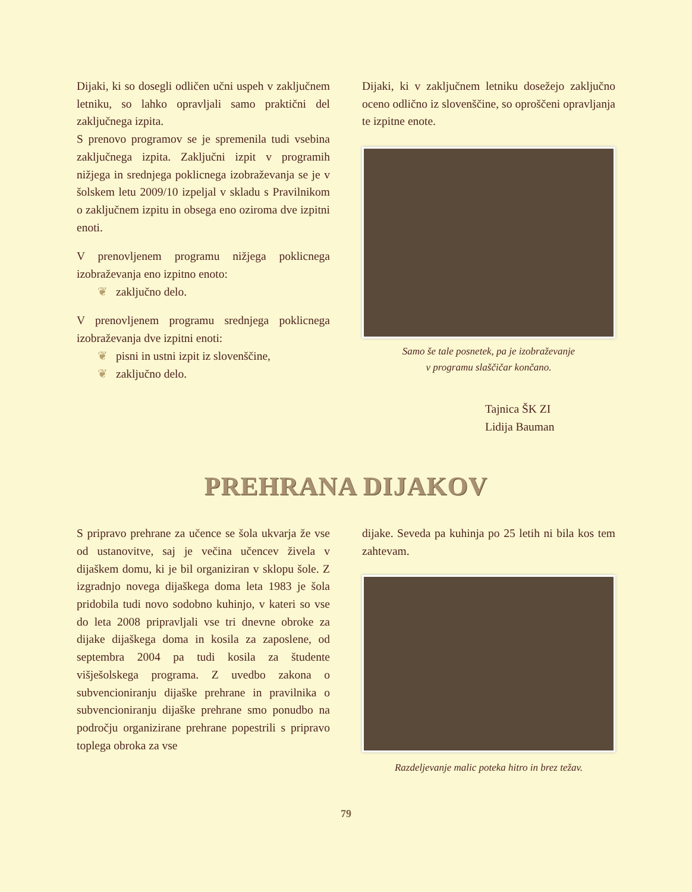Dijaki, ki so dosegli odličen učni uspeh v zaključnem letniku, so lahko opravljali samo praktični del zaključnega izpita.
S prenovo programov se je spremenila tudi vsebina zaključnega izpita. Zaključni izpit v programih nižjega in srednjega poklicnega izobraževanja se je v šolskem letu 2009/10 izpeljal v skladu s Pravilnikom o zaključnem izpitu in obsega eno oziroma dve izpitni enoti.
V prenovljenem programu nižjega poklicnega izobraževanja eno izpitno enoto:
❦ zaključno delo.
V prenovljenem programu srednjega poklicnega izobraževanja dve izpitni enoti:
❦ pisni in ustni izpit iz slovenščine,
❦ zaključno delo.
Dijaki, ki v zaključnem letniku dosežejo zaključno oceno odlično iz slovenščine, so oproščeni opravljanja te izpitne enote.
Samo še tale posnetek, pa je izobraževanje
v programu slaščičar končano.
Tajnica ŠK ZI
Lidija Bauman
PREHRANA DIJAKOV
S pripravo prehrane za učence se šola ukvarja že vse od ustanovitve, saj je večina učencev živela v dijaškem domu, ki je bil organiziran v sklopu šole. Z izgradnjo novega dijaškega doma leta 1983 je šola pridobila tudi novo sodobno kuhinjo, v kateri so vse do leta 2008 pripravljali vse tri dnevne obroke za dijake dijaškega doma in kosila za zaposlene, od septembra 2004 pa tudi kosila za študente višješolskega programa. Z uvedbo zakona o subvencioniranju dijaške prehrane in pravilnika o subvencioniranju dijaške prehrane smo ponudbo na področju organizirane prehrane popestrili s pripravo toplega obroka za vse
dijake. Seveda pa kuhinja po 25 letih ni bila kos tem zahtevam.
Razdeljevanje malic poteka hitro in brez težav.
79